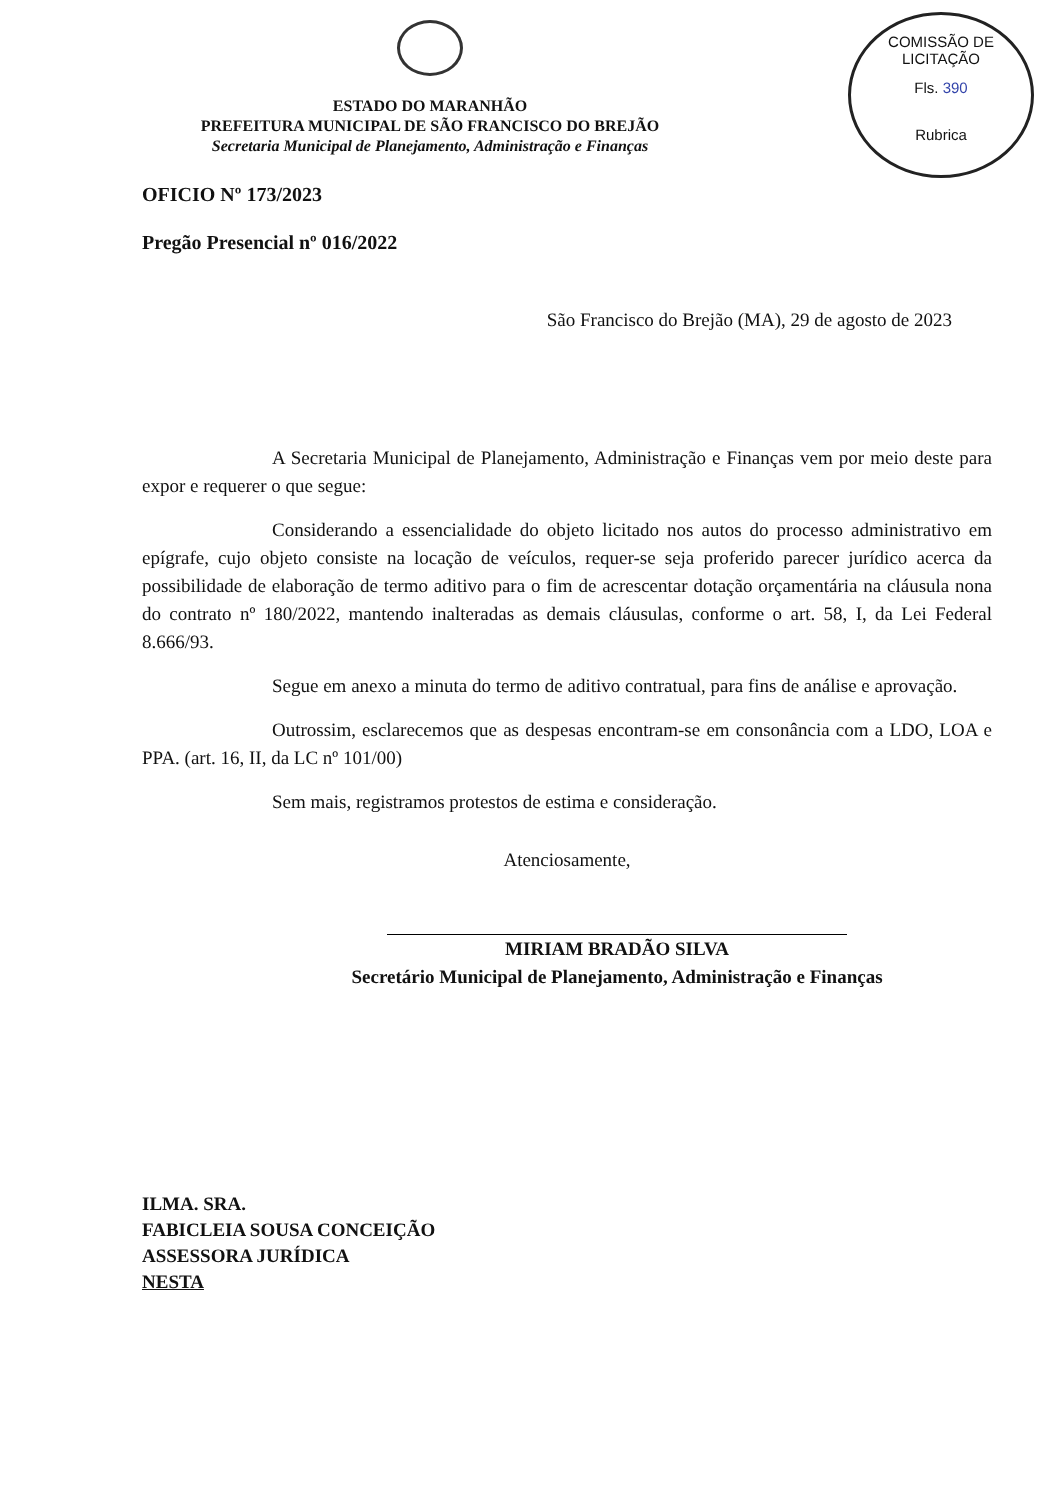COMISSÃO DE LICITAÇÃO
Fls. 390
Rubrica
ESTADO DO MARANHÃO
PREFEITURA MUNICIPAL DE SÃO FRANCISCO DO BREJÃO
Secretaria Municipal de Planejamento, Administração e Finanças
OFICIO Nº 173/2023
Pregão Presencial nº 016/2022
São Francisco do Brejão (MA), 29 de agosto de 2023
A Secretaria Municipal de Planejamento, Administração e Finanças vem por meio deste para expor e requerer o que segue:
Considerando a essencialidade do objeto licitado nos autos do processo administrativo em epígrafe, cujo objeto consiste na locação de veículos, requer-se seja proferido parecer jurídico acerca da possibilidade de elaboração de termo aditivo para o fim de acrescentar dotação orçamentária na cláusula nona do contrato nº 180/2022, mantendo inalteradas as demais cláusulas, conforme o art. 58, I, da Lei Federal 8.666/93.
Segue em anexo a minuta do termo de aditivo contratual, para fins de análise e aprovação.
Outrossim, esclarecemos que as despesas encontram-se em consonância com a LDO, LOA e PPA. (art. 16, II, da LC nº 101/00)
Sem mais, registramos protestos de estima e consideração.
Atenciosamente,
MIRIAM BRADÃO SILVA
Secretário Municipal de Planejamento, Administração e Finanças
ILMA. SRA.
FABICLEIA SOUSA CONCEIÇÃO
ASSESSORA JURÍDICA
NESTA